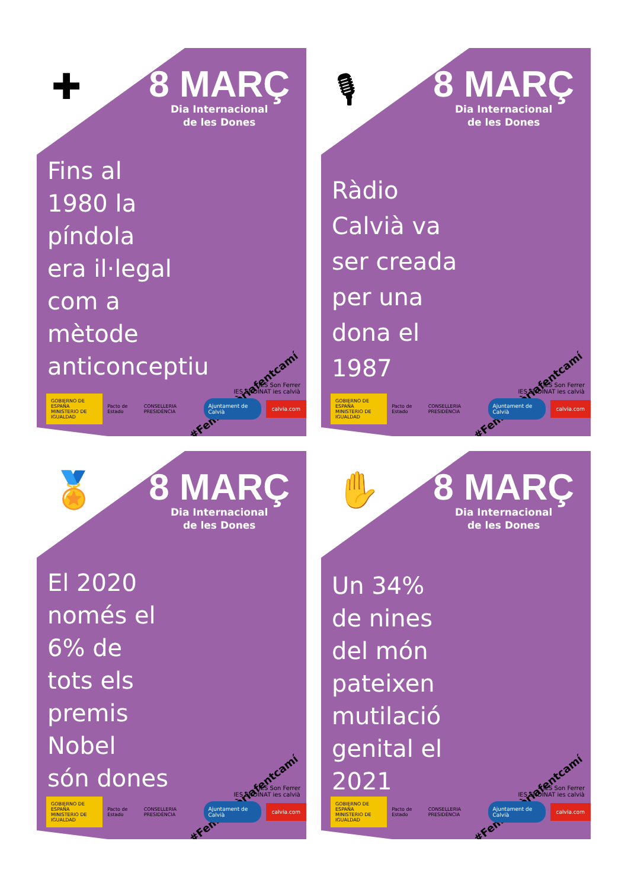✚
8 MARÇ
Dia Internacional
de les Dones
Fins al
1980 la
píndola
era il·legal
com a
mètode
anticonceptiu
#FemHistòriafentcamí
IES Son Ferrer
IES ENDINAT ies calvià
GOBIERNO DE ESPAÑA MINISTERIO DE IGUALDAD Pacto de Estado CONSELLERIA PRESIDÈNCIA Ajuntament de Calvià calvia.com
🎙
8 MARÇ
Dia Internacional
de les Dones
Ràdio
Calvià va
ser creada
per una
dona el
1987
#FemHistòriafentcamí
IES Son Ferrer
IES ENDINAT ies calvià
GOBIERNO DE ESPAÑA MINISTERIO DE IGUALDAD Pacto de Estado CONSELLERIA PRESIDÈNCIA Ajuntament de Calvià calvia.com
🏅
8 MARÇ
Dia Internacional
de les Dones
El 2020
només el
6% de
tots els
premis
Nobel
són dones
#FemHistòriafentcamí
IES Son Ferrer
IES ENDINAT ies calvià
GOBIERNO DE ESPAÑA MINISTERIO DE IGUALDAD Pacto de Estado CONSELLERIA PRESIDÈNCIA Ajuntament de Calvià calvia.com
✋
8 MARÇ
Dia Internacional
de les Dones
Un 34%
de nines
del món
pateixen
mutilació
genital el
2021
#FemHistòriafentcamí
IES Son Ferrer
IES ENDINAT ies calvià
GOBIERNO DE ESPAÑA MINISTERIO DE IGUALDAD Pacto de Estado CONSELLERIA PRESIDÈNCIA Ajuntament de Calvià calvia.com